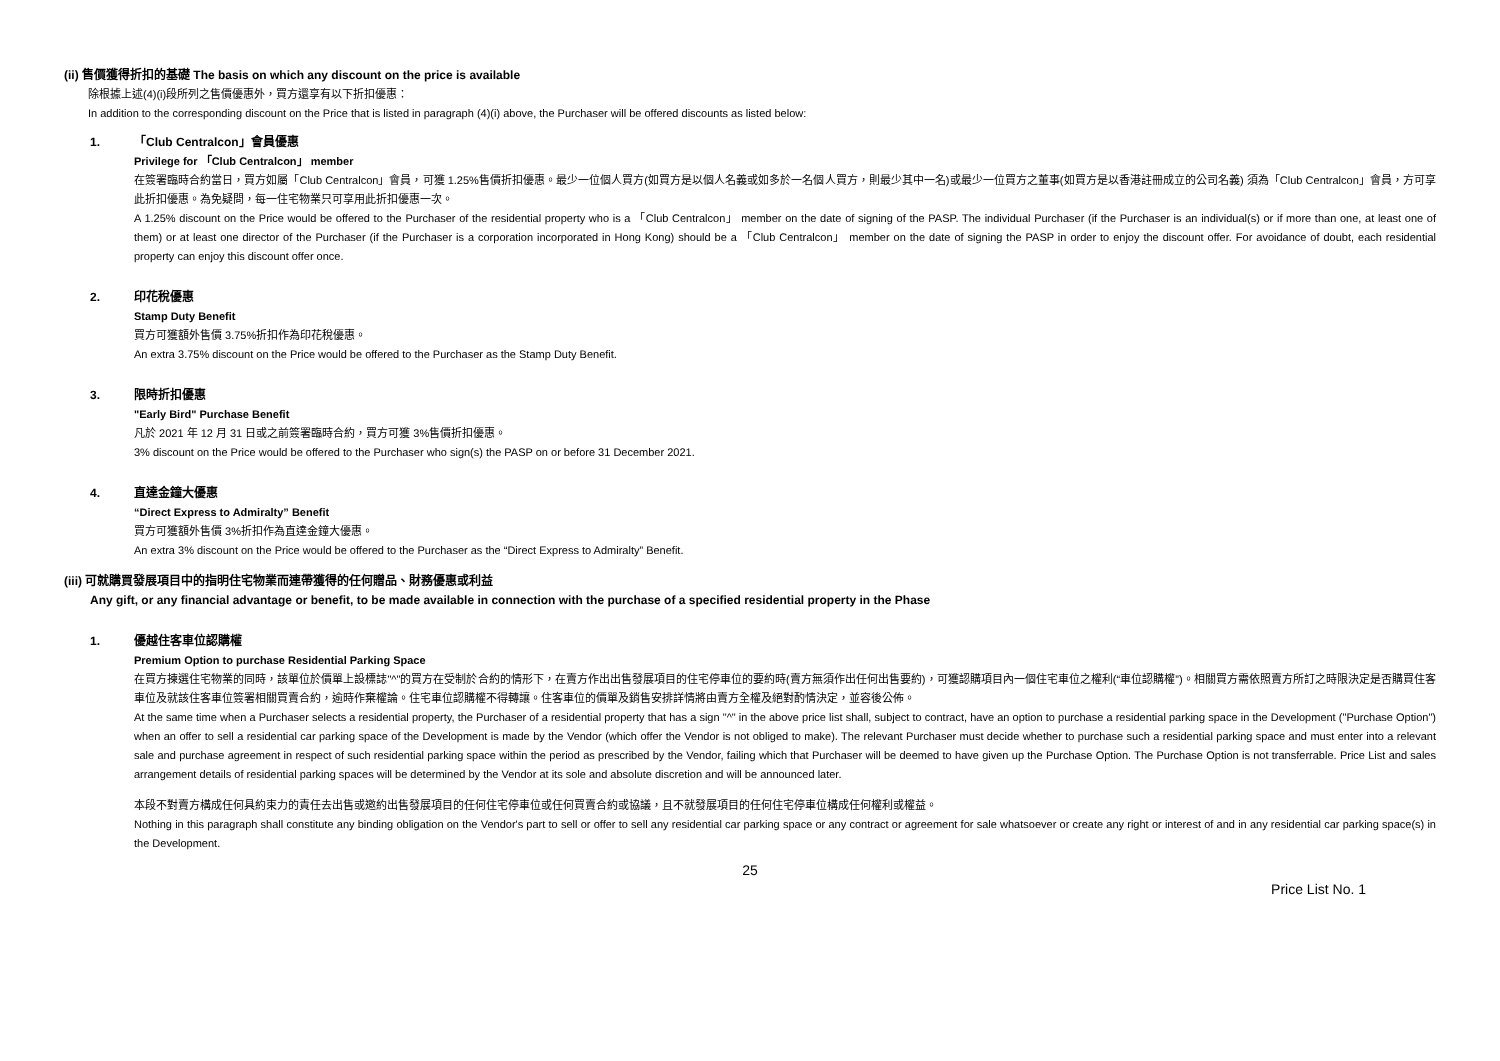(ii) 售價獲得折扣的基礎 The basis on which any discount on the price is available
除根據上述(4)(i)段所列之售價優惠外，買方還享有以下折扣優惠：
In addition to the corresponding discount on the Price that is listed in paragraph (4)(i) above, the Purchaser will be offered discounts as listed below:
1. 「Club Centralcon」會員優惠
Privilege for 「Club Centralcon」 member
在簽署臨時合約當日，買方如屬「Club Centralcon」會員，可獲 1.25%售價折扣優惠。最少一位個人買方(如買方是以個人名義或如多於一名個人買方，則最少其中一名)或最少一位買方之董事(如買方是以香港註冊成立的公司名義) 須為「Club Centralcon」會員，方可享此折扣優惠。為免疑問，每一住宅物業只可享用此折扣優惠一次。
A 1.25% discount on the Price would be offered to the Purchaser of the residential property who is a 「Club Centralcon」 member on the date of signing of the PASP. The individual Purchaser (if the Purchaser is an individual(s) or if more than one, at least one of them) or at least one director of the Purchaser (if the Purchaser is a corporation incorporated in Hong Kong) should be a 「Club Centralcon」 member on the date of signing the PASP in order to enjoy the discount offer. For avoidance of doubt, each residential property can enjoy this discount offer once.
2. 印花稅優惠
Stamp Duty Benefit
買方可獲額外售價 3.75%折扣作為印花稅優惠。
An extra 3.75% discount on the Price would be offered to the Purchaser as the Stamp Duty Benefit.
3. 限時折扣優惠
"Early Bird" Purchase Benefit
凡於 2021 年 12 月 31 日或之前簽署臨時合約，買方可獲 3%售價折扣優惠。
3% discount on the Price would be offered to the Purchaser who sign(s) the PASP on or before 31 December 2021.
4. 直達金鐘大優惠
“Direct Express to Admiralty” Benefit
買方可獲額外售價 3%折扣作為直達金鐘大優惠。
An extra 3% discount on the Price would be offered to the Purchaser as the “Direct Express to Admiralty” Benefit.
(iii) 可就購買發展項目中的指明住宅物業而連帶獲得的任何贈品、財務優惠或利益
Any gift, or any financial advantage or benefit, to be made available in connection with the purchase of a specified residential property in the Phase
1. 優越住客車位認購權
Premium Option to purchase Residential Parking Space
在買方揀選住宅物業的同時，該單位於價單上設標誌"^"的買方在受制於合約的情形下，在賣方作出出售發展項目的住宅停車位的要約時(賣方無須作出任何出售要約)，可獲認購項目內一個住宅車位之權利(“車位認購權”)。相關買方需依照賣方所訂之時限決定是否購買住客車位及就該住客車位簽署相關買賣合約，逾時作棄權論。住宅車位認購權不得轉讓。住客車位的價單及銷售安排詳情將由賣方全權及絕對酌情決定，並容後公佈。
At the same time when a Purchaser selects a residential property, the Purchaser of a residential property that has a sign "^" in the above price list shall, subject to contract, have an option to purchase a residential parking space in the Development ("Purchase Option") when an offer to sell a residential car parking space of the Development is made by the Vendor (which offer the Vendor is not obliged to make). The relevant Purchaser must decide whether to purchase such a residential parking space and must enter into a relevant sale and purchase agreement in respect of such residential parking space within the period as prescribed by the Vendor, failing which that Purchaser will be deemed to have given up the Purchase Option. The Purchase Option is not transferrable. Price List and sales arrangement details of residential parking spaces will be determined by the Vendor at its sole and absolute discretion and will be announced later.
本段不對賣方構成任何具約束力的責任去出售或邀約出售發展項目的任何住宅停車位或任何買賣合約或協議，且不就發展項目的任何住宅停車位構成任何權利或權益。
Nothing in this paragraph shall constitute any binding obligation on the Vendor's part to sell or offer to sell any residential car parking space or any contract or agreement for sale whatsoever or create any right or interest of and in any residential car parking space(s) in the Development.
25
Price List No. 1